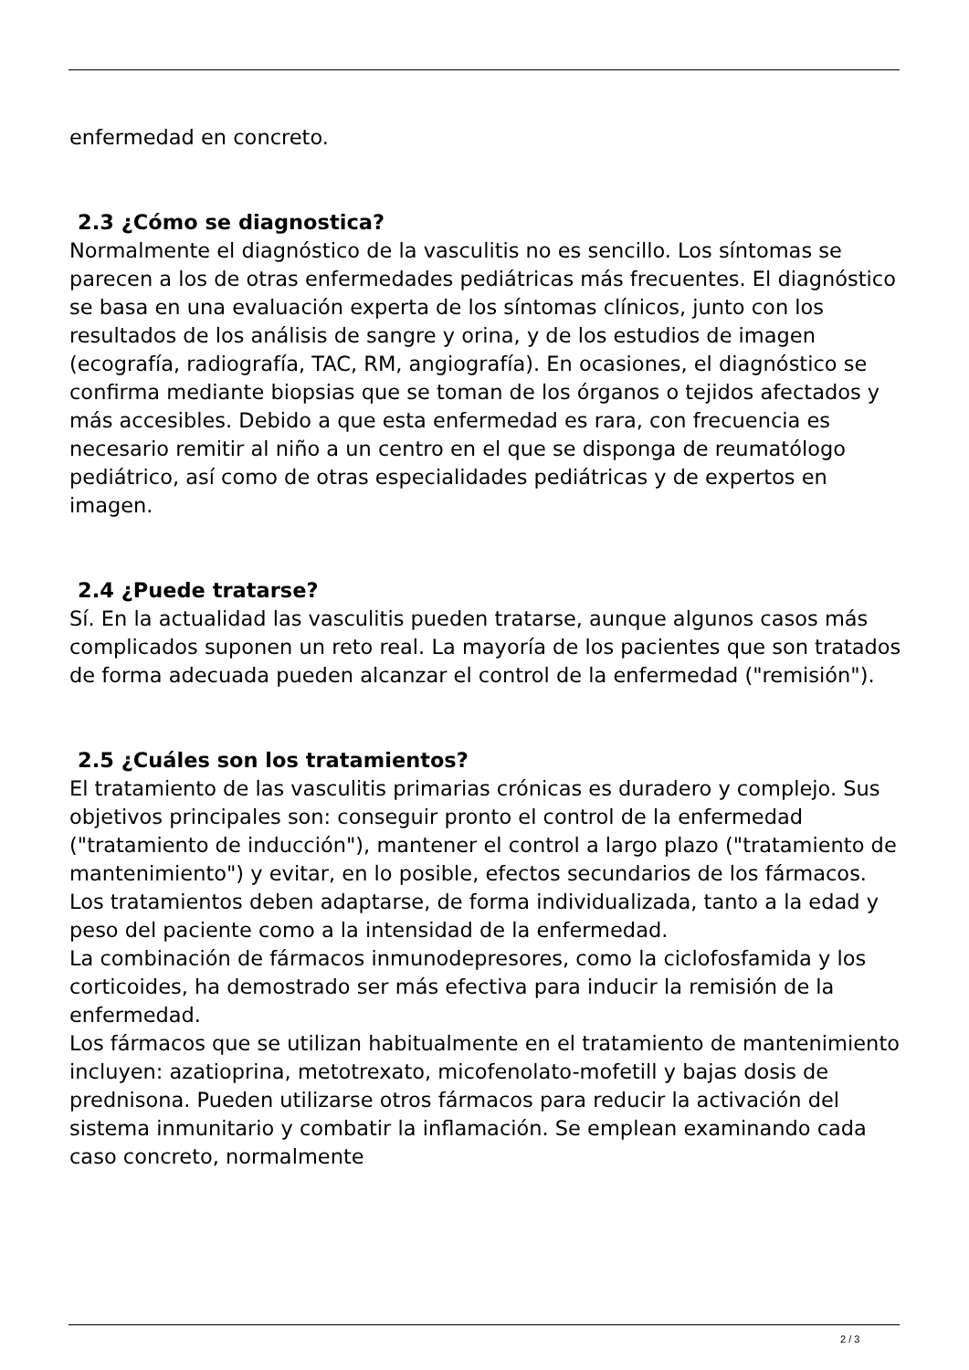enfermedad en concreto.
2.3 ¿Cómo se diagnostica?
Normalmente el diagnóstico de la vasculitis no es sencillo. Los síntomas se parecen a los de otras enfermedades pediátricas más frecuentes. El diagnóstico se basa en una evaluación experta de los síntomas clínicos, junto con los resultados de los análisis de sangre y orina, y de los estudios de imagen (ecografía, radiografía, TAC, RM, angiografía). En ocasiones, el diagnóstico se confirma mediante biopsias que se toman de los órganos o tejidos afectados y más accesibles. Debido a que esta enfermedad es rara, con frecuencia es necesario remitir al niño a un centro en el que se disponga de reumatólogo pediátrico, así como de otras especialidades pediátricas y de expertos en imagen.
2.4 ¿Puede tratarse?
Sí. En la actualidad las vasculitis pueden tratarse, aunque algunos casos más complicados suponen un reto real. La mayoría de los pacientes que son tratados de forma adecuada pueden alcanzar el control de la enfermedad ("remisión").
2.5 ¿Cuáles son los tratamientos?
El tratamiento de las vasculitis primarias crónicas es duradero y complejo. Sus objetivos principales son: conseguir pronto el control de la enfermedad ("tratamiento de inducción"), mantener el control a largo plazo ("tratamiento de mantenimiento") y evitar, en lo posible, efectos secundarios de los fármacos. Los tratamientos deben adaptarse, de forma individualizada, tanto a la edad y peso del paciente como a la intensidad de la enfermedad.
La combinación de fármacos inmunodepresores, como la ciclofosfamida y los corticoides, ha demostrado ser más efectiva para inducir la remisión de la enfermedad.
Los fármacos que se utilizan habitualmente en el tratamiento de mantenimiento incluyen: azatioprina, metotrexato, micofenolato-mofetill y bajas dosis de prednisona. Pueden utilizarse otros fármacos para reducir la activación del sistema inmunitario y combatir la inflamación. Se emplean examinando cada caso concreto, normalmente
2 / 3